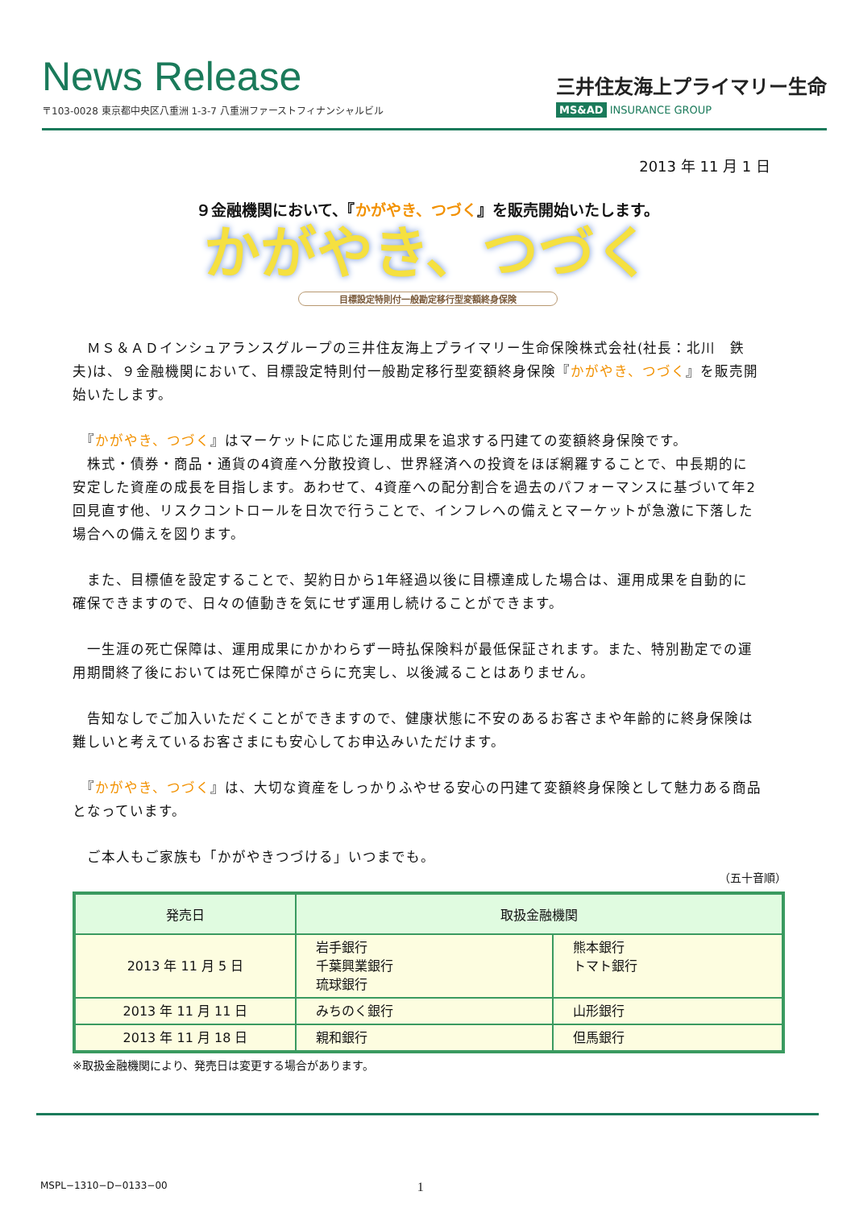News Release
〒103-0028 東京都中央区八重洲 1-3-7 八重洲ファーストフィナンシャルビル
三井住友海上プライマリー生命
MS&AD INSURANCE GROUP
2013 年 11 月 1 日
９金融機関において、『かがやき、つづく』を販売開始いたします。
かがやき、つづく
目標設定特則付一般勘定移行型変額終身保険
　ＭＳ＆ＡＤインシュアランスグループの三井住友海上プライマリー生命保険株式会社(社長：北川　鉄夫)は、９金融機関において、目標設定特則付一般勘定移行型変額終身保険『かがやき、つづく』を販売開始いたします。
　『かがやき、つづく』はマーケットに応じた運用成果を追求する円建ての変額終身保険です。
　株式・債券・商品・通貨の4資産へ分散投資し、世界経済への投資をほぼ網羅することで、中長期的に安定した資産の成長を目指します。あわせて、4資産への配分割合を過去のパフォーマンスに基づいて年2回見直す他、リスクコントロールを日次で行うことで、インフレへの備えとマーケットが急激に下落した場合への備えを図ります。
　また、目標値を設定することで、契約日から1年経過以後に目標達成した場合は、運用成果を自動的に確保できますので、日々の値動きを気にせず運用し続けることができます。
　一生涯の死亡保障は、運用成果にかかわらず一時払保険料が最低保証されます。また、特別勘定での運用期間終了後においては死亡保障がさらに充実し、以後減ることはありません。
　告知なしでご加入いただくことができますので、健康状態に不安のあるお客さまや年齢的に終身保険は難しいと考えているお客さまにも安心してお申込みいただけます。
　『かがやき、つづく』は、大切な資産をしっかりふやせる安心の円建て変額終身保険として魅力ある商品となっています。
　ご本人もご家族も「かがやきつづける」いつまでも。
（五十音順）
| 発売日 | 取扱金融機関 | |
| --- | --- | --- |
| 2013 年 11 月 5 日 | 岩手銀行 千葉興業銀行 琉球銀行 | 熊本銀行 トマト銀行 |
| 2013 年 11 月 11 日 | みちのく銀行 | 山形銀行 |
| 2013 年 11 月 18 日 | 親和銀行 | 但馬銀行 |
※取扱金融機関により、発売日は変更する場合があります。
MSPL−1310−D−0133−00 1